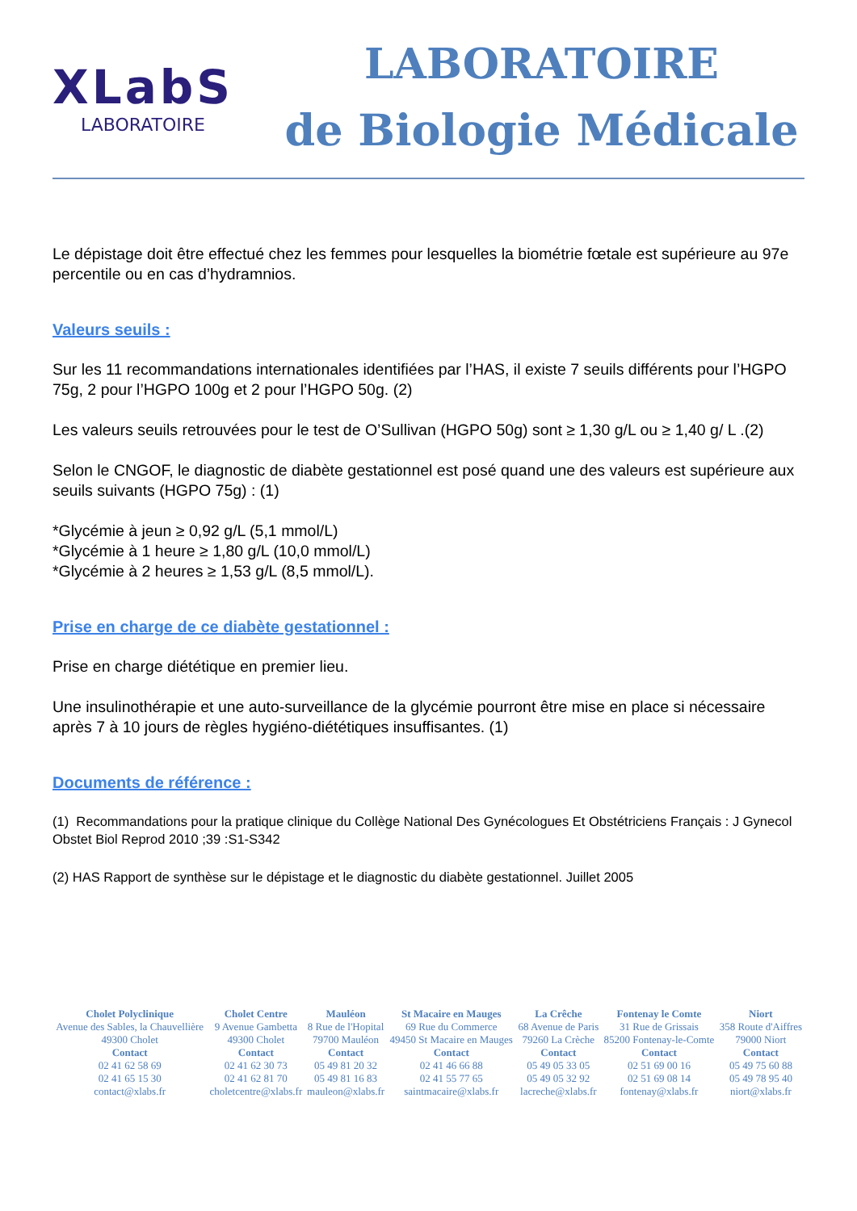XLabS
LABORATOIRE
LABORATOIRE
de Biologie Médicale
Le dépistage doit être effectué chez les femmes pour lesquelles la biométrie fœtale est supérieure au 97e percentile ou en cas d’hydramnios.
Valeurs seuils :
Sur les 11 recommandations internationales identifiées par l’HAS, il existe 7 seuils différents pour l’HGPO 75g, 2 pour l’HGPO 100g et 2 pour l’HGPO 50g. (2)
Les valeurs seuils retrouvées pour le test de O’Sullivan (HGPO 50g) sont ≥ 1,30 g/L ou ≥ 1,40 g/ L .(2)
Selon le CNGOF, le diagnostic de diabète gestationnel est posé quand une des valeurs est supérieure aux seuils suivants (HGPO 75g) : (1)
*Glycémie à jeun ≥ 0,92 g/L (5,1 mmol/L)
*Glycémie à 1 heure ≥ 1,80 g/L (10,0 mmol/L)
*Glycémie à 2 heures ≥ 1,53 g/L (8,5 mmol/L).
Prise en charge de ce diabète gestationnel :
Prise en charge diététique en premier lieu.
Une insulinothérapie et une auto-surveillance de la glycémie pourront être mise en place si nécessaire après 7 à 10 jours de règles hygiéno-diététiques insuffisantes. (1)
Documents de référence :
(1) Recommandations pour la pratique clinique du Collège National Des Gynécologues Et Obstétriciens Français : J Gynecol Obstet Biol Reprod 2010 ;39 :S1-S342
(2) HAS Rapport de synthèse sur le dépistage et le diagnostic du diabète gestationnel. Juillet 2005
| Cholet Polyclinique Avenue des Sables, la Chauvellière 49300 Cholet Contact 02 41 62 58 69 02 41 65 15 30 contact@xlabs.fr | Cholet Centre 9 Avenue Gambetta 49300 Cholet Contact 02 41 62 30 73 02 41 62 81 70 choletcentre@xlabs.fr | Mauléon 8 Rue de l'Hopital 79700 Mauléon Contact 05 49 81 20 32 05 49 81 16 83 mauleon@xlabs.fr | St Macaire en Mauges 69 Rue du Commerce 49450 St Macaire en Mauges Contact 02 41 46 66 88 02 41 55 77 65 saintmacaire@xlabs.fr | La Crêche 68 Avenue de Paris 79260 La Crèche Contact 05 49 05 33 05 05 49 05 32 92 lacreche@xlabs.fr | Fontenay le Comte 31 Rue de Grissais 85200 Fontenay-le-Comte Contact 02 51 69 00 16 02 51 69 08 14 fontenay@xlabs.fr | Niort 358 Route d'Aiffres 79000 Niort Contact 05 49 75 60 88 05 49 78 95 40 niort@xlabs.fr |